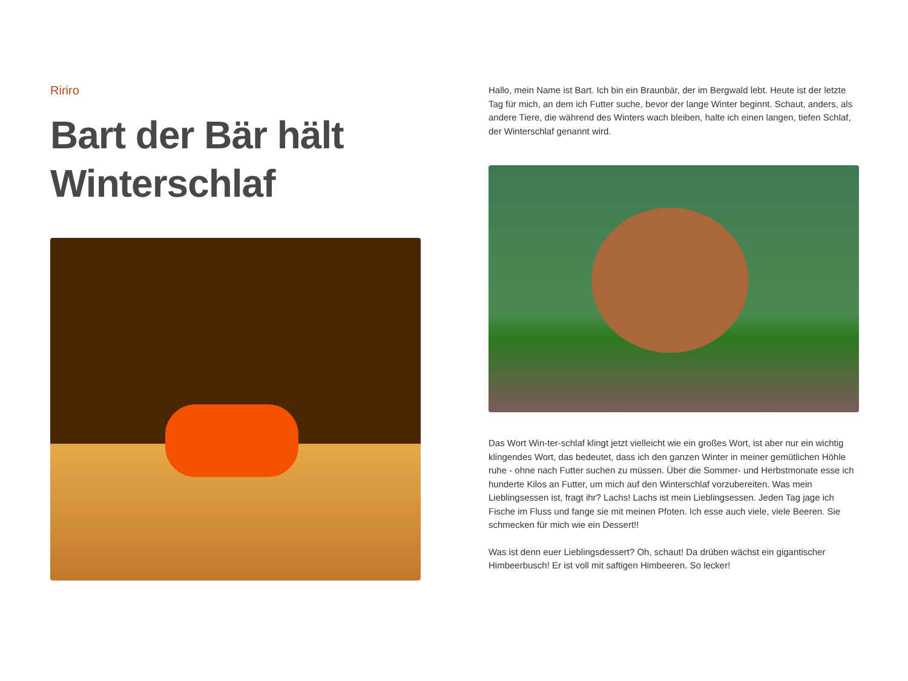Ririro
Bart der Bär hält Winterschlaf
Hallo, mein Name ist Bart. Ich bin ein Braunbär, der im Bergwald lebt. Heute ist der letzte Tag für mich, an dem ich Futter suche, bevor der lange Winter beginnt. Schaut, anders, als andere Tiere, die während des Winters wach bleiben, halte ich einen langen, tiefen Schlaf, der Winterschlaf genannt wird.
Das Wort Win-ter-schlaf klingt jetzt vielleicht wie ein großes Wort, ist aber nur ein wichtig klingendes Wort, das bedeutet, dass ich den ganzen Winter in meiner gemütlichen Höhle ruhe - ohne nach Futter suchen zu müssen. Über die Sommer- und Herbstmonate esse ich hunderte Kilos an Futter, um mich auf den Winterschlaf vorzubereiten. Was mein Lieblingsessen ist, fragt ihr? Lachs! Lachs ist mein Lieblingsessen. Jeden Tag jage ich Fische im Fluss und fange sie mit meinen Pfoten. Ich esse auch viele, viele Beeren. Sie schmecken für mich wie ein Dessert!!
Was ist denn euer Lieblingsdessert? Oh, schaut! Da drüben wächst ein gigantischer Himbeerbusch! Er ist voll mit saftigen Himbeeren. So lecker!